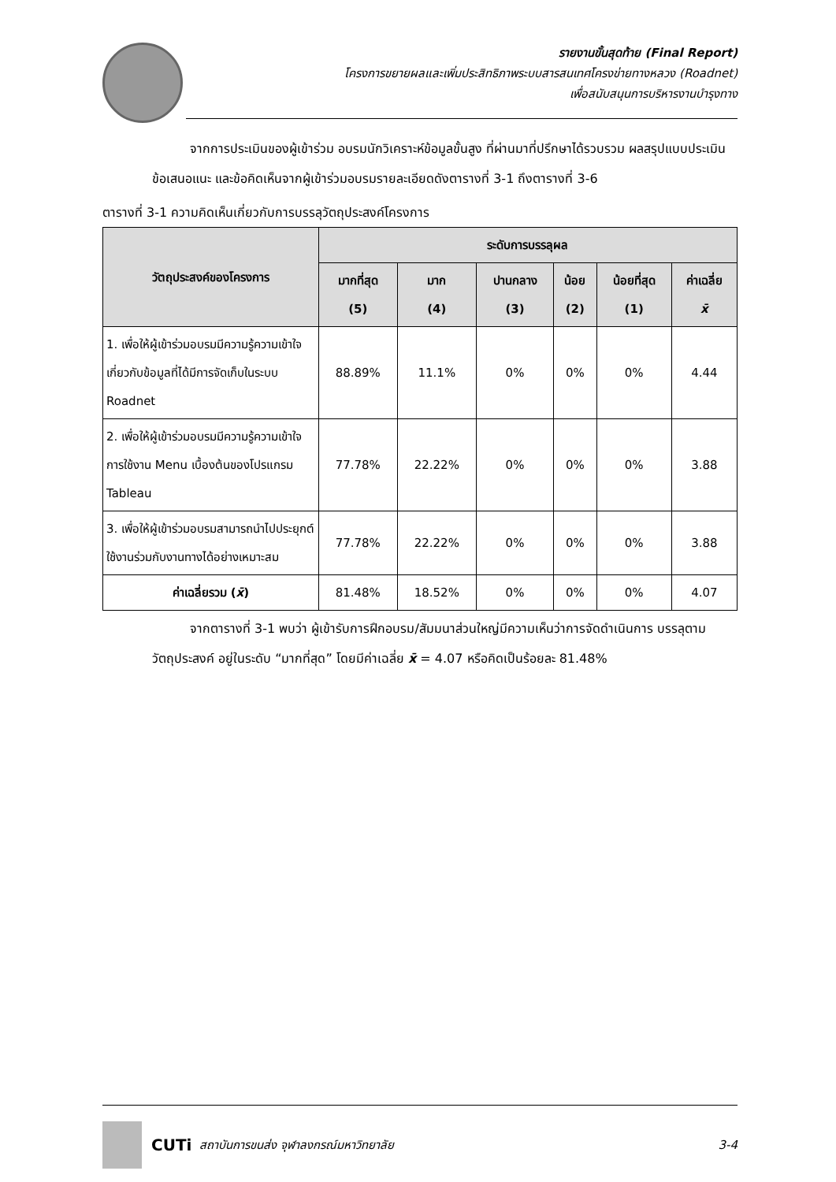รายงานขั้นสุดท้าย (Final Report)
โครงการขยายผลและเพิ่มประสิทธิภาพระบบสารสนเทศโครงข่ายทางหลวง (Roadnet)
เพื่อสนับสนุนการบริหารงานบำรุงทาง
จากการประเมินของผู้เข้าร่วม อบรมนักวิเคราะห์ข้อมูลขั้นสูง ที่ผ่านมาที่ปรึกษาได้รวบรวม ผลสรุปแบบประเมิน ข้อเสนอแนะ และข้อคิดเห็นจากผู้เข้าร่วมอบรมรายละเอียดดังตารางที่ 3-1 ถึงตารางที่ 3-6
ตารางที่ 3-1 ความคิดเห็นเกี่ยวกับการบรรลุวัตถุประสงค์โครงการ
| วัตถุประสงค์ของโครงการ | ระดับการบรรลุผล | | | | | |
| --- | --- | --- | --- | --- | --- | --- |
| | มากที่สุด (5) | มาก (4) | ปานกลาง (3) | น้อย (2) | น้อยที่สุด (1) | ค่าเฉลี่ย x̄ |
| 1. เพื่อให้ผู้เข้าร่วมอบรมมีความรู้ความเข้าใจ เกี่ยวกับข้อมูลที่ได้มีการจัดเก็บในระบบ Roadnet | 88.89% | 11.1% | 0% | 0% | 0% | 4.44 |
| 2. เพื่อให้ผู้เข้าร่วมอบรมมีความรู้ความเข้าใจ การใช้งาน Menu เบื้องต้นของโปรแกรม Tableau | 77.78% | 22.22% | 0% | 0% | 0% | 3.88 |
| 3. เพื่อให้ผู้เข้าร่วมอบรมสามารถนำไปประยุกต์ใช้งานร่วมกับงานทางได้อย่างเหมาะสม | 77.78% | 22.22% | 0% | 0% | 0% | 3.88 |
| ค่าเฉลี่ยรวม ( x̄ ) | 81.48% | 18.52% | 0% | 0% | 0% | 4.07 |
จากตารางที่ 3-1 พบว่า ผู้เข้ารับการฝึกอบรม/สัมมนาส่วนใหญ่มีความเห็นว่าการจัดดำเนินการ บรรลุตามวัตถุประสงค์ อยู่ในระดับ “มากที่สุด” โดยมีค่าเฉลี่ย x̄ = 4.07 หรือคิดเป็นร้อยละ 81.48%
CUTi สถาบันการขนส่ง จุฬาลงกรณ์มหาวิทยาลัย 3-4